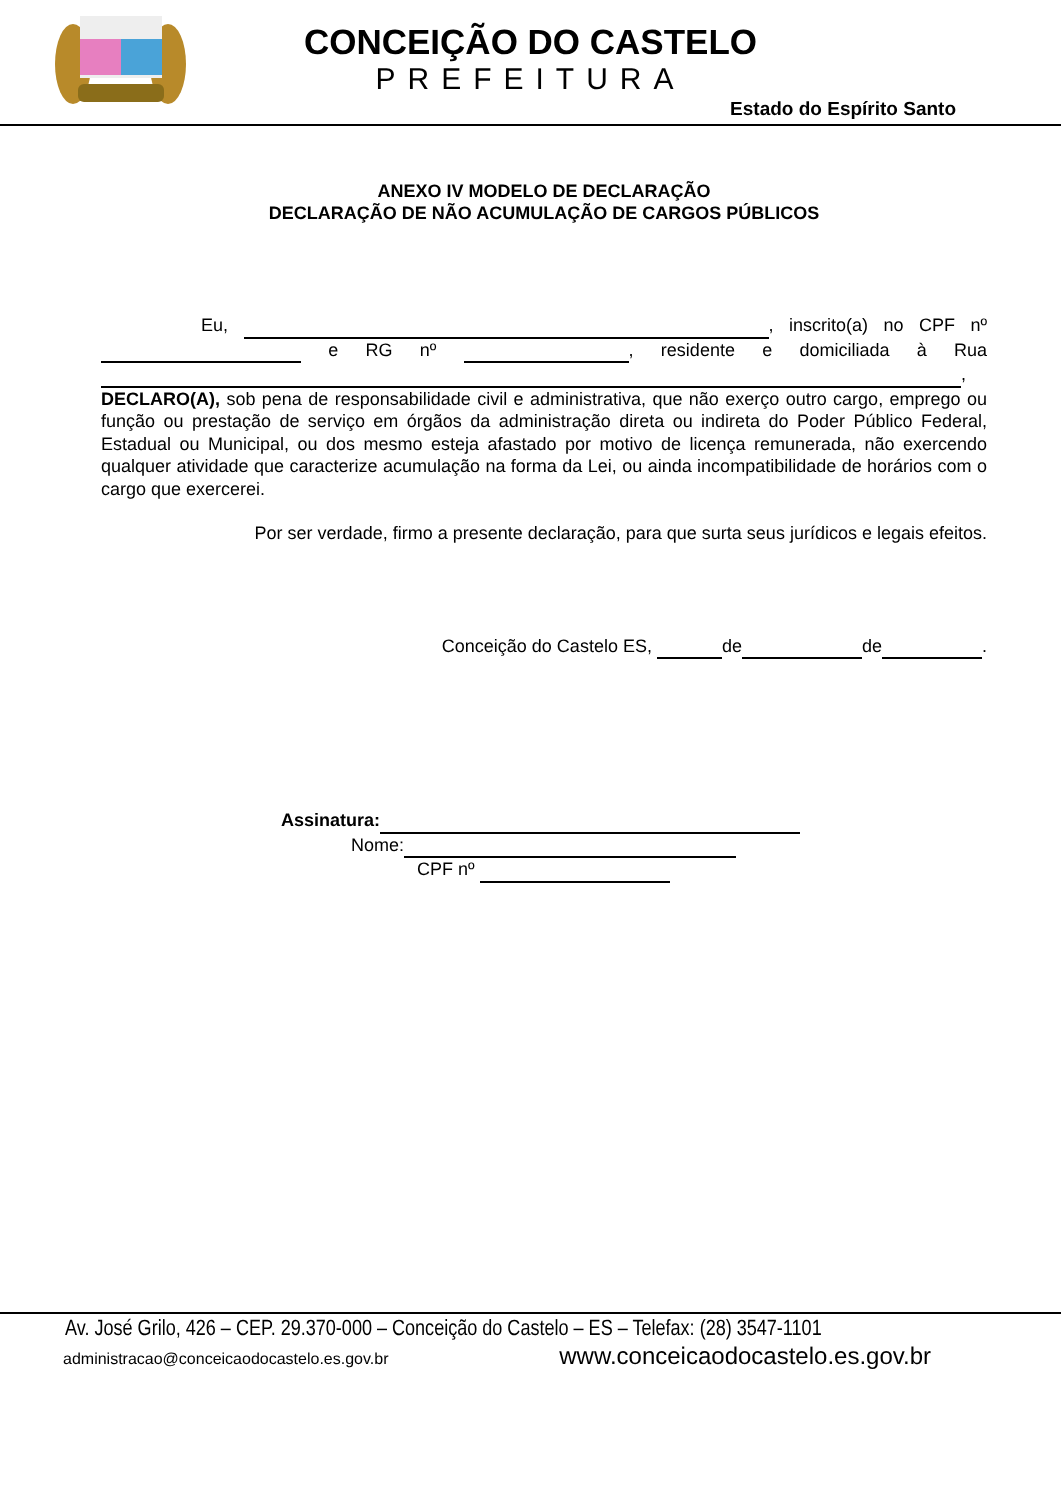CONCEIÇÃO DO CASTELO
PREFEITURA
Estado do Espírito Santo
ANEXO IV MODELO DE DECLARAÇÃO
DECLARAÇÃO DE NÃO ACUMULAÇÃO DE CARGOS PÚBLICOS
Eu, , inscrito(a) no CPF nº e RG nº , residente e domiciliada à Rua , DECLARO(A), sob pena de responsabilidade civil e administrativa, que não exerço outro cargo, emprego ou função ou prestação de serviço em órgãos da administração direta ou indireta do Poder Público Federal, Estadual ou Municipal, ou dos mesmo esteja afastado por motivo de licença remunerada, não exercendo qualquer atividade que caracterize acumulação na forma da Lei, ou ainda incompatibilidade de horários com o cargo que exercerei.
Por ser verdade, firmo a presente declaração, para que surta seus jurídicos e legais efeitos.
Conceição do Castelo ES, de de .
Assinatura:
Nome:
CPF nº
Av. José Grilo, 426 – CEP. 29.370-000 – Conceição do Castelo – ES – Telefax: (28) 3547-1101
administracao@conceicaodocastelo.es.gov.br www.conceicaodocastelo.es.gov.br